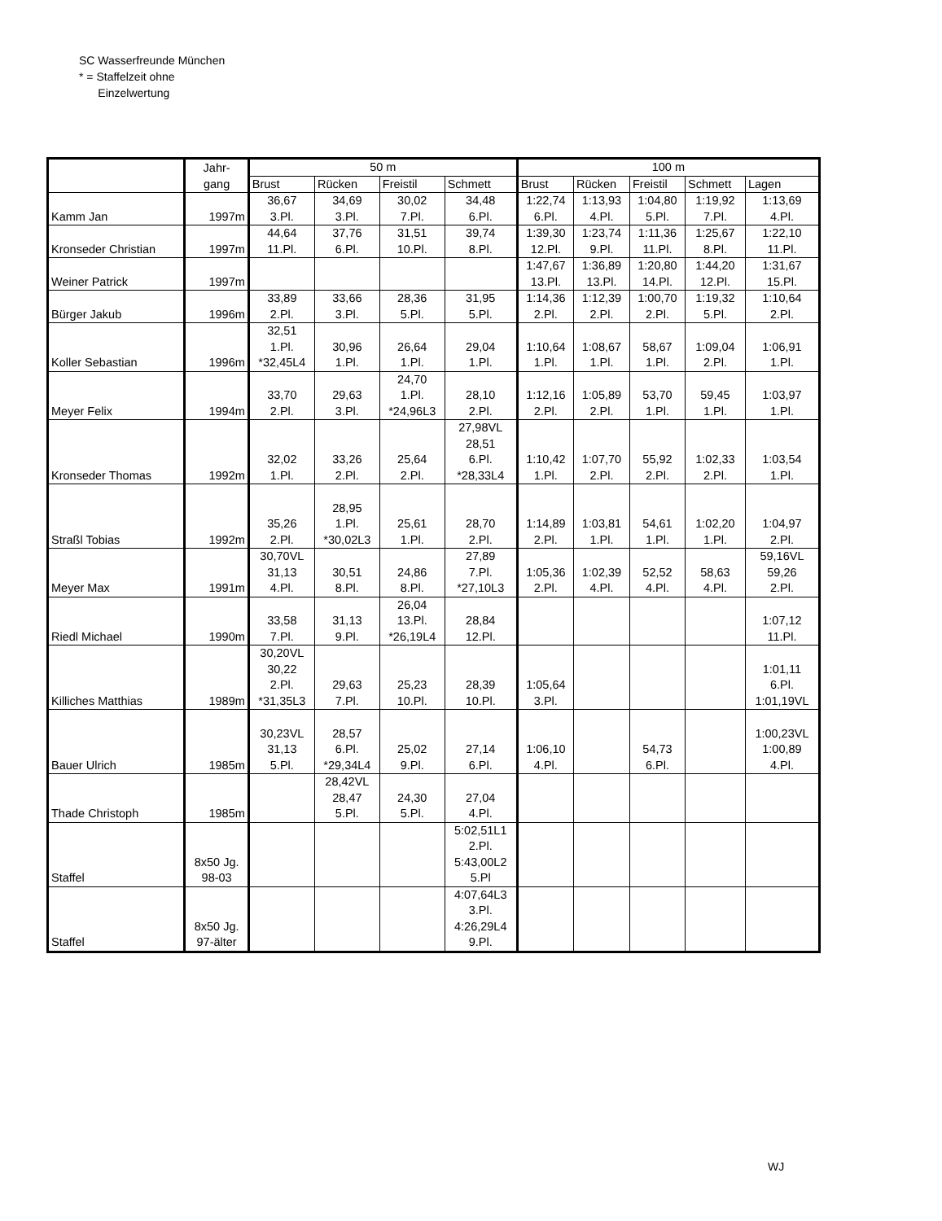SC Wasserfreunde München
* = Staffelzeit ohne
Einzelwertung
| | Jahr- gang | 50 m | | | | 100 m | | | | |
| --- | --- | --- | --- | --- | --- | --- | --- | --- | --- | --- |
| | | Brust | Rücken | Freistil | Schmett | Brust | Rücken | Freistil | Schmett | Lagen |
| Kamm Jan | 1997m | 36,67 3.Pl. | 34,69 3.Pl. | 30,02 7.Pl. | 34,48 6.Pl. | 1:22,74 6.Pl. | 1:13,93 4.Pl. | 1:04,80 5.Pl. | 1:19,92 7.Pl. | 1:13,69 4.Pl. |
| Kronseder Christian | 1997m | 44,64 11.Pl. | 37,76 6.Pl. | 31,51 10.Pl. | 39,74 8.Pl. | 1:39,30 12.Pl. | 1:23,74 9.Pl. | 1:11,36 11.Pl. | 1:25,67 8.Pl. | 1:22,10 11.Pl. |
| Weiner Patrick | 1997m | | | | | 1:47,67 13.Pl. | 1:36,89 13.Pl. | 1:20,80 14.Pl. | 1:44,20 12.Pl. | 1:31,67 15.Pl. |
| Bürger Jakub | 1996m | 33,89 2.Pl. | 33,66 3.Pl. | 28,36 5.Pl. | 31,95 5.Pl. | 1:14,36 2.Pl. | 1:12,39 2.Pl. | 1:00,70 2.Pl. | 1:19,32 5.Pl. | 1:10,64 2.Pl. |
| Koller Sebastian | 1996m | 32,51 1.Pl. *32,45L4 | 30,96 1.Pl. | 26,64 1.Pl. | 29,04 1.Pl. | 1:10,64 1.Pl. | 1:08,67 1.Pl. | 58,67 1.Pl. | 1:09,04 2.Pl. | 1:06,91 1.Pl. |
| Meyer Felix | 1994m | 33,70 2.Pl. | 29,63 3.Pl. | 24,70 1.Pl. *24,96L3 | 28,10 2.Pl. | 1:12,16 2.Pl. | 1:05,89 2.Pl. | 53,70 1.Pl. | 59,45 1.Pl. | 1:03,97 1.Pl. |
| Kronseder Thomas | 1992m | 32,02 1.Pl. | 33,26 2.Pl. | 25,64 2.Pl. | 27,98VL 28,51 6.Pl. *28,33L4 | 1:10,42 1.Pl. | 1:07,70 2.Pl. | 55,92 2.Pl. | 1:02,33 2.Pl. | 1:03,54 1.Pl. |
| Straßl Tobias | 1992m | 35,26 2.Pl. | 28,95 1.Pl. *30,02L3 | 25,61 1.Pl. | 28,70 2.Pl. | 1:14,89 2.Pl. | 1:03,81 1.Pl. | 54,61 1.Pl. | 1:02,20 1.Pl. | 1:04,97 2.Pl. |
| Meyer Max | 1991m | 30,70VL 31,13 4.Pl. | 30,51 8.Pl. | 24,86 8.Pl. | 27,89 7.Pl. *27,10L3 | 1:05,36 2.Pl. | 1:02,39 4.Pl. | 52,52 4.Pl. | 58,63 4.Pl. | 59,16VL 59,26 2.Pl. |
| Riedl Michael | 1990m | 33,58 7.Pl. | 31,13 9.Pl. | 26,04 13.Pl. *26,19L4 | 28,84 12.Pl. | | | | | 1:07,12 11.Pl. |
| Killiches Matthias | 1989m | 30,20VL 30,22 2.Pl. *31,35L3 | 29,63 7.Pl. | 25,23 10.Pl. | 28,39 10.Pl. | 1:05,64 3.Pl. | | | | 1:01,11 6.Pl. 1:01,19VL |
| Bauer Ulrich | 1985m | 30,23VL 31,13 5.Pl. | 28,57 6.Pl. *29,34L4 | 25,02 9.Pl. | 27,14 6.Pl. | 1:06,10 4.Pl. | | 54,73 6.Pl. | | 1:00,23VL 1:00,89 4.Pl. |
| Thade Christoph | 1985m | | 28,42VL 28,47 5.Pl. | 24,30 5.Pl. | 27,04 4.Pl. | | | | | |
| Staffel | 8x50 Jg. 98-03 | | | | 5:02,51L1 2.Pl. 5:43,00L2 5.Pl | | | | | |
| Staffel | 8x50 Jg. 97-älter | | | | 4:07,64L3 3.Pl. 4:26,29L4 9.Pl. | | | | | |
WJ